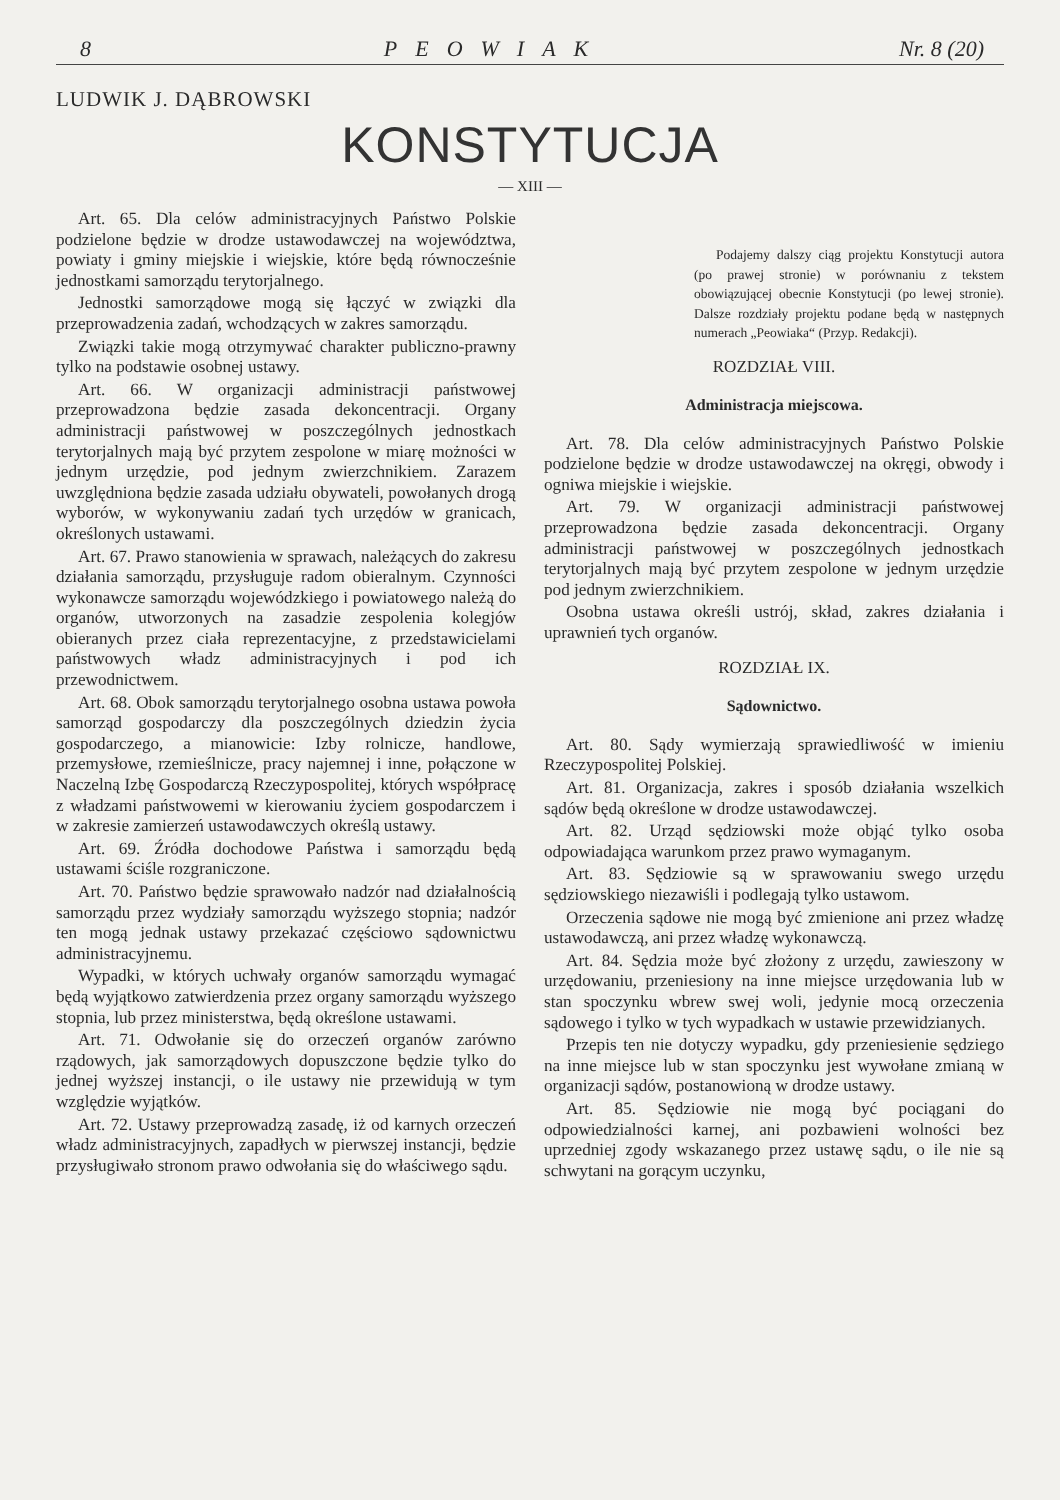8 PEOWIAK Nr. 8 (20)
LUDWIK J. DĄBROWSKI
KONSTYTUCJA
— XIII —
Art. 65. Dla celów administracyjnych Państwo Polskie podzielone będzie w drodze ustawodawczej na województwa, powiaty i gminy miejskie i wiejskie, które będą równocześnie jednostkami samorządu terytorjalnego.
Jednostki samorządowe mogą się łączyć w związki dla przeprowadzenia zadań, wchodzących w zakres samorządu.
Związki takie mogą otrzymywać charakter publiczno-prawny tylko na podstawie osobnej ustawy.
Art. 66. W organizacji administracji państwowej przeprowadzona będzie zasada dekoncentracji. Organy administracji państwowej w poszczególnych jednostkach terytorjalnych mają być przytem zespolone w miarę możności w jednym urzędzie, pod jednym zwierzchnikiem. Zarazem uwzględniona będzie zasada udziału obywateli, powołanych drogą wyborów, w wykonywaniu zadań tych urzędów w granicach, określonych ustawami.
Art. 67. Prawo stanowienia w sprawach, należących do zakresu działania samorządu, przysługuje radom obieralnym. Czynności wykonawcze samorządu wojewódzkiego i powiatowego należą do organów, utworzonych na zasadzie zespolenia kolegjów obieranych przez ciała reprezentacyjne, z przedstawicielami państwowych władz administracyjnych i pod ich przewodnictwem.
Art. 68. Obok samorządu terytorjalnego osobna ustawa powoła samorząd gospodarczy dla poszczególnych dziedzin życia gospodarczego, a mianowicie: Izby rolnicze, handlowe, przemysłowe, rzemieślnicze, pracy najemnej i inne, połączone w Naczelną Izbę Gospodarczą Rzeczypospolitej, których współpracę z władzami państwowemi w kierowaniu życiem gospodarczem i w zakresie zamierzeń ustawodawczych określą ustawy.
Art. 69. Źródła dochodowe Państwa i samorządu będą ustawami ściśle rozgraniczone.
Art. 70. Państwo będzie sprawowało nadzór nad działalnością samorządu przez wydziały samorządu wyższego stopnia; nadzór ten mogą jednak ustawy przekazać częściowo sądownictwu administracyjnemu.
Wypadki, w których uchwały organów samorządu wymagać będą wyjątkowo zatwierdzenia przez organy samorządu wyższego stopnia, lub przez ministerstwa, będą określone ustawami.
Art. 71. Odwołanie się do orzeczeń organów zarówno rządowych, jak samorządowych dopuszczone będzie tylko do jednej wyższej instancji, o ile ustawy nie przewidują w tym względzie wyjątków.
Art. 72. Ustawy przeprowadzą zasadę, iż od karnych orzeczeń władz administracyjnych, zapadłych w pierwszej instancji, będzie przysługiwało stronom prawo odwołania się do właściwego sądu.
Podajemy dalszy ciąg projektu Konstytucji autora (po prawej stronie) w porównaniu z tekstem obowiązującej obecnie Konstytucji (po lewej stronie). Dalsze rozdziały projektu podane będą w następnych numerach „Peowiaka“ (Przyp. Redakcji).
ROZDZIAŁ VIII.
Administracja miejscowa.
Art. 78. Dla celów administracyjnych Państwo Polskie podzielone będzie w drodze ustawodawczej na okręgi, obwody i ogniwa miejskie i wiejskie.
Art. 79. W organizacji administracji państwowej przeprowadzona będzie zasada dekoncentracji. Organy administracji państwowej w poszczególnych jednostkach terytorjalnych mają być przytem zespolone w jednym urzędzie pod jednym zwierzchnikiem.
Osobna ustawa określi ustrój, skład, zakres działania i uprawnień tych organów.
ROZDZIAŁ IX.
Sądownictwo.
Art. 80. Sądy wymierzają sprawiedliwość w imieniu Rzeczypospolitej Polskiej.
Art. 81. Organizacja, zakres i sposób działania wszelkich sądów będą określone w drodze ustawodawczej.
Art. 82. Urząd sędziowski może objąć tylko osoba odpowiadająca warunkom przez prawo wymaganym.
Art. 83. Sędziowie są w sprawowaniu swego urzędu sędziowskiego niezawiśli i podlegają tylko ustawom.
Orzeczenia sądowe nie mogą być zmienione ani przez władzę ustawodawczą, ani przez władzę wykonawczą.
Art. 84. Sędzia może być złożony z urzędu, zawieszony w urzędowaniu, przeniesiony na inne miejsce urzędowania lub w stan spoczynku wbrew swej woli, jedynie mocą orzeczenia sądowego i tylko w tych wypadkach w ustawie przewidzianych.
Przepis ten nie dotyczy wypadku, gdy przeniesienie sędziego na inne miejsce lub w stan spoczynku jest wywołane zmianą w organizacji sądów, postanowioną w drodze ustawy.
Art. 85. Sędziowie nie mogą być pociągani do odpowiedzialności karnej, ani pozbawieni wolności bez uprzedniej zgody wskazanego przez ustawę sądu, o ile nie są schwytani na gorącym uczynku,